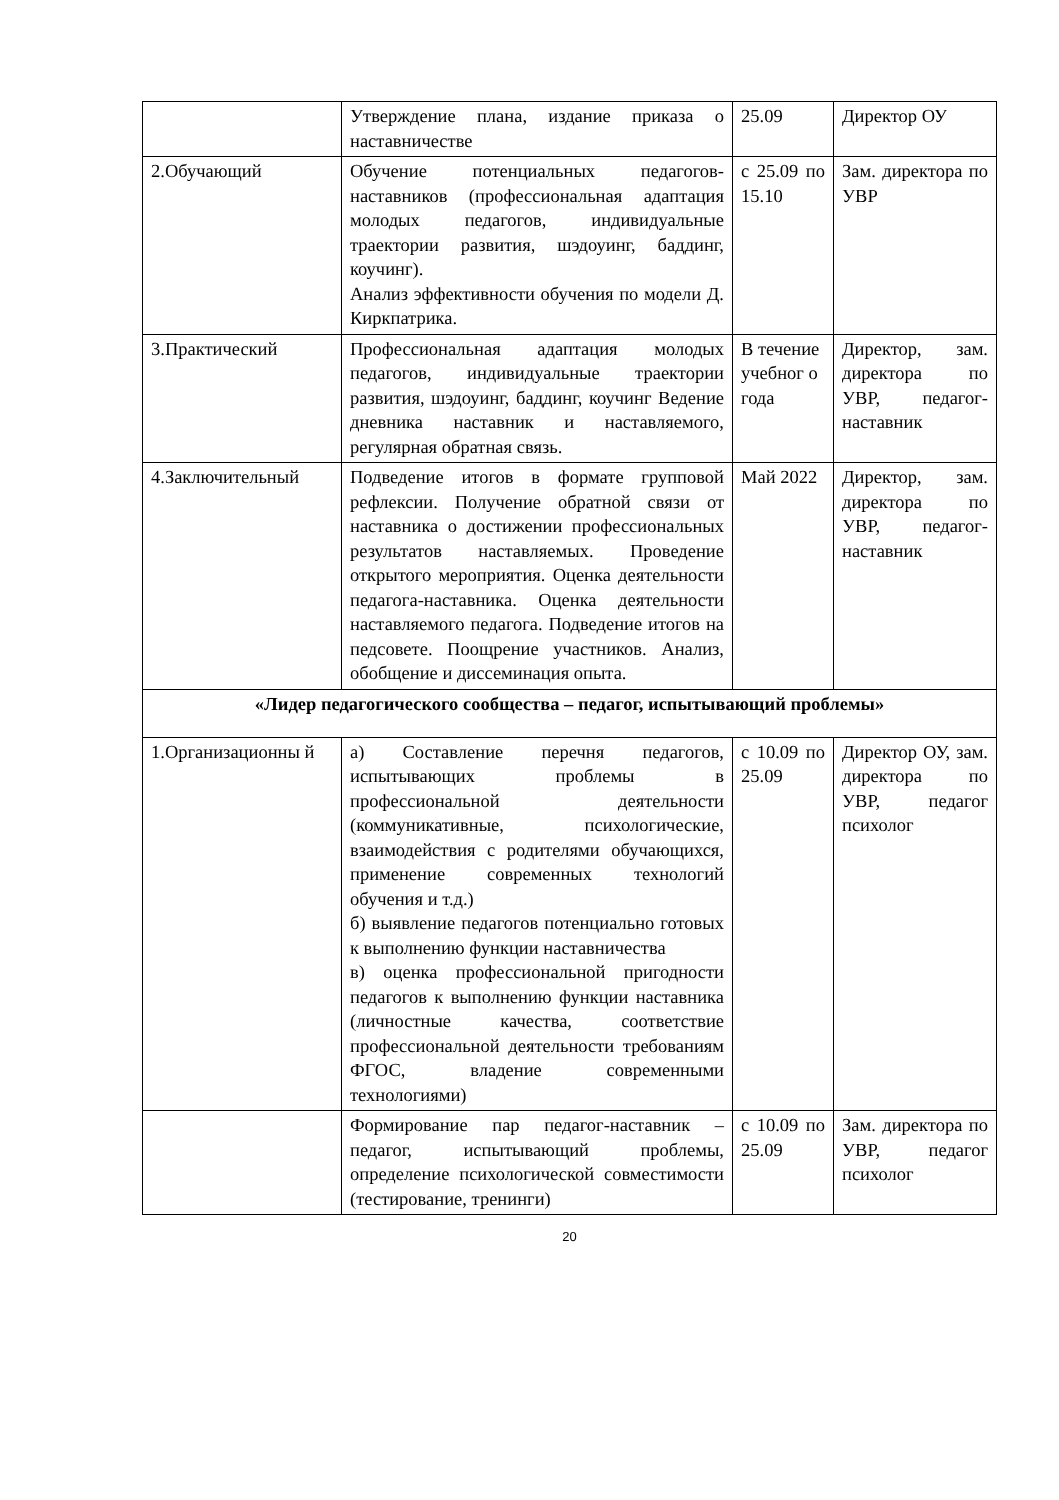| | Утверждение плана, издание приказа о наставничестве | 25.09 | Директор ОУ |
| 2.Обучающий | Обучение потенциальных педагогов-наставников (профессиональная адаптация молодых педагогов, индивидуальные траектории развития, шэдоуинг, баддинг, коучинг). Анализ эффективности обучения по модели Д. Киркпатрика. | с 25.09 по 15.10 | Зам. директора по УВР |
| 3.Практический | Профессиональная адаптация молодых педагогов, индивидуальные траектории развития, шэдоуинг, баддинг, коучинг Ведение дневника наставник и наставляемого, регулярная обратная связь. | В течение учебног о года | Директор, зам. директора по УВР, педагог-наставник |
| 4.Заключительный | Подведение итогов в формате групповой рефлексии. Получение обратной связи от наставника о достижении профессиональных результатов наставляемых. Проведение открытого мероприятия. Оценка деятельности педагога-наставника. Оценка деятельности наставляемого педагога. Подведение итогов на педсовете. Поощрение участников. Анализ, обобщение и диссеминация опыта. | Май 2022 | Директор, зам. директора по УВР, педагог-наставник |
| «Лидер педагогического сообщества – педагог, испытывающий проблемы» | | | |
| 1.Организационны й | а) Составление перечня педагогов, испытывающих проблемы в профессиональной деятельности (коммуникативные, психологические, взаимодействия с родителями обучающихся, применение современных технологий обучения и т.д.) б) выявление педагогов потенциально готовых к выполнению функции наставничества в) оценка профессиональной пригодности педагогов к выполнению функции наставника (личностные качества, соответствие профессиональной деятельности требованиям ФГОС, владение современными технологиями) | с 10.09 по 25.09 | Директор ОУ, зам. директора по УВР, педагог психолог |
| | Формирование пар педагог-наставник – педагог, испытывающий проблемы, определение психологической совместимости (тестирование, тренинги) | с 10.09 по 25.09 | Зам. директора по УВР, педагог психолог |
20